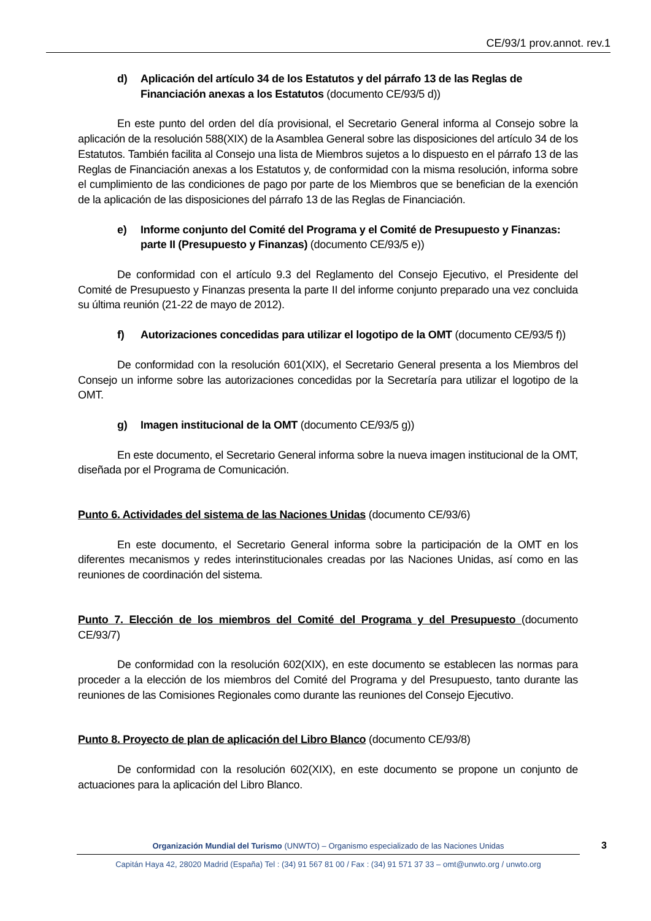CE/93/1 prov.annot. rev.1
d) Aplicación del artículo 34 de los Estatutos y del párrafo 13 de las Reglas de Financiación anexas a los Estatutos (documento CE/93/5 d))
En este punto del orden del día provisional, el Secretario General informa al Consejo sobre la aplicación de la resolución 588(XIX) de la Asamblea General sobre las disposiciones del artículo 34 de los Estatutos. También facilita al Consejo una lista de Miembros sujetos a lo dispuesto en el párrafo 13 de las Reglas de Financiación anexas a los Estatutos y, de conformidad con la misma resolución, informa sobre el cumplimiento de las condiciones de pago por parte de los Miembros que se benefician de la exención de la aplicación de las disposiciones del párrafo 13 de las Reglas de Financiación.
e) Informe conjunto del Comité del Programa y el Comité de Presupuesto y Finanzas: parte II (Presupuesto y Finanzas) (documento CE/93/5 e))
De conformidad con el artículo 9.3 del Reglamento del Consejo Ejecutivo, el Presidente del Comité de Presupuesto y Finanzas presenta la parte II del informe conjunto preparado una vez concluida su última reunión (21-22 de mayo de 2012).
f) Autorizaciones concedidas para utilizar el logotipo de la OMT (documento CE/93/5 f))
De conformidad con la resolución 601(XIX), el Secretario General presenta a los Miembros del Consejo un informe sobre las autorizaciones concedidas por la Secretaría para utilizar el logotipo de la OMT.
g) Imagen institucional de la OMT (documento CE/93/5 g))
En este documento, el Secretario General informa sobre la nueva imagen institucional de la OMT, diseñada por el Programa de Comunicación.
Punto 6. Actividades del sistema de las Naciones Unidas (documento CE/93/6)
En este documento, el Secretario General informa sobre la participación de la OMT en los diferentes mecanismos y redes interinstitucionales creadas por las Naciones Unidas, así como en las reuniones de coordinación del sistema.
Punto 7. Elección de los miembros del Comité del Programa y del Presupuesto (documento CE/93/7)
De conformidad con la resolución 602(XIX), en este documento se establecen las normas para proceder a la elección de los miembros del Comité del Programa y del Presupuesto, tanto durante las reuniones de las Comisiones Regionales como durante las reuniones del Consejo Ejecutivo.
Punto 8. Proyecto de plan de aplicación del Libro Blanco (documento CE/93/8)
De conformidad con la resolución 602(XIX), en este documento se propone un conjunto de actuaciones para la aplicación del Libro Blanco.
Organización Mundial del Turismo (UNWTO) – Organismo especializado de las Naciones Unidas 3
Capitán Haya 42, 28020 Madrid (España) Tel : (34) 91 567 81 00 / Fax : (34) 91 571 37 33 – omt@unwto.org / unwto.org